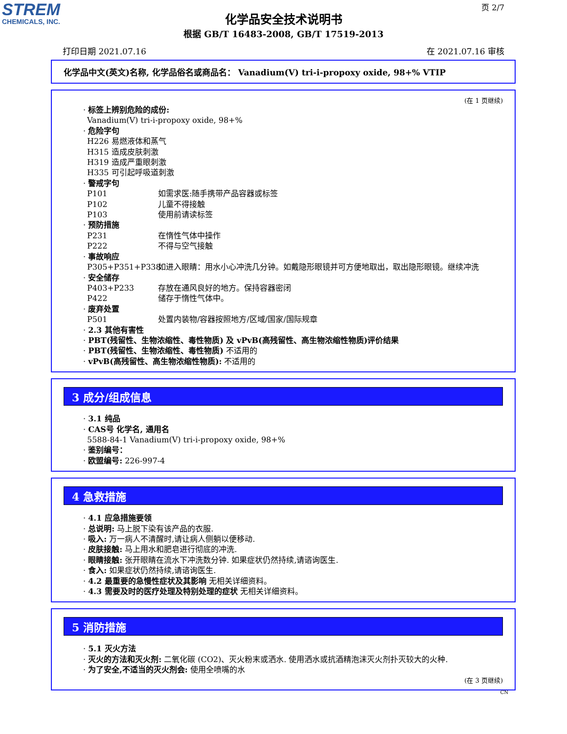STREM
CHEMICALS, INC.
页 2/7
化学品安全技术说明书
根据 GB/T 16483-2008, GB/T 17519-2013
打印日期 2021.07.16 在 2021.07.16 审核
化学品中文(英文)名称, 化学品俗名或商品名： Vanadium(V) tri-i-propoxy oxide, 98+% VTIP
(在 1 页继续)
· 标签上辨别危险的成份:
Vanadium(V) tri-i-propoxy oxide, 98+%
· 危险字句
H226 易燃液体和蒸气
H315 造成皮肤刺激
H319 造成严重眼刺激
H335 可引起呼吸道刺激
· 警戒字句
P101 如需求医:随手携带产品容器或标签
P102 儿童不得接触
P103 使用前请读标签
· 预防措施
P231 在惰性气体中操作
P222 不得与空气接触
· 事故响应
P305+P351+P338 如进入眼睛：用水小心冲洗几分钟。如戴隐形眼镜并可方便地取出，取出隐形眼镜。继续冲洗
· 安全储存
P403+P233 存放在通风良好的地方。保持容器密闭
P422 储存于惰性气体中。
· 废弃处置
P501 处置内装物/容器按照地方/区域/国家/国际规章
· 2.3 其他有害性
· PBT(残留性、生物浓缩性、毒性物质) 及 vPvB(高残留性、高生物浓缩性物质)评价结果
· PBT(残留性、生物浓缩性、毒性物质) 不适用的
· vPvB(高残留性、高生物浓缩性物质): 不适用的
3 成分/组成信息
· 3.1 纯品
· CAS号 化学名, 通用名
5588-84-1 Vanadium(V) tri-i-propoxy oxide, 98+%
· 鉴别编号：
· 欧盟编号: 226-997-4
4 急救措施
· 4.1 应急措施要领
· 总说明: 马上脱下染有该产品的衣服.
· 吸入: 万一病人不清醒时,请让病人侧躺以便移动.
· 皮肤接触: 马上用水和肥皂进行彻底的冲洗.
· 眼睛接触: 张开眼睛在流水下冲洗数分钟. 如果症状仍然持续,请谘询医生.
· 食入: 如果症状仍然持续,请谘询医生.
· 4.2 最重要的急慢性症状及其影响 无相关详细资料。
· 4.3 需要及时的医疗处理及特别处理的症状 无相关详细资料。
5 消防措施
· 5.1 灭火方法
· 灭火的方法和灭火剂: 二氧化碳 (CO2)、灭火粉末或洒水. 使用洒水或抗酒精泡沫灭火剂扑灭较大的火种.
· 为了安全,不适当的灭火剂会: 使用全喷嘴的水
(在 3 页继续)
CN